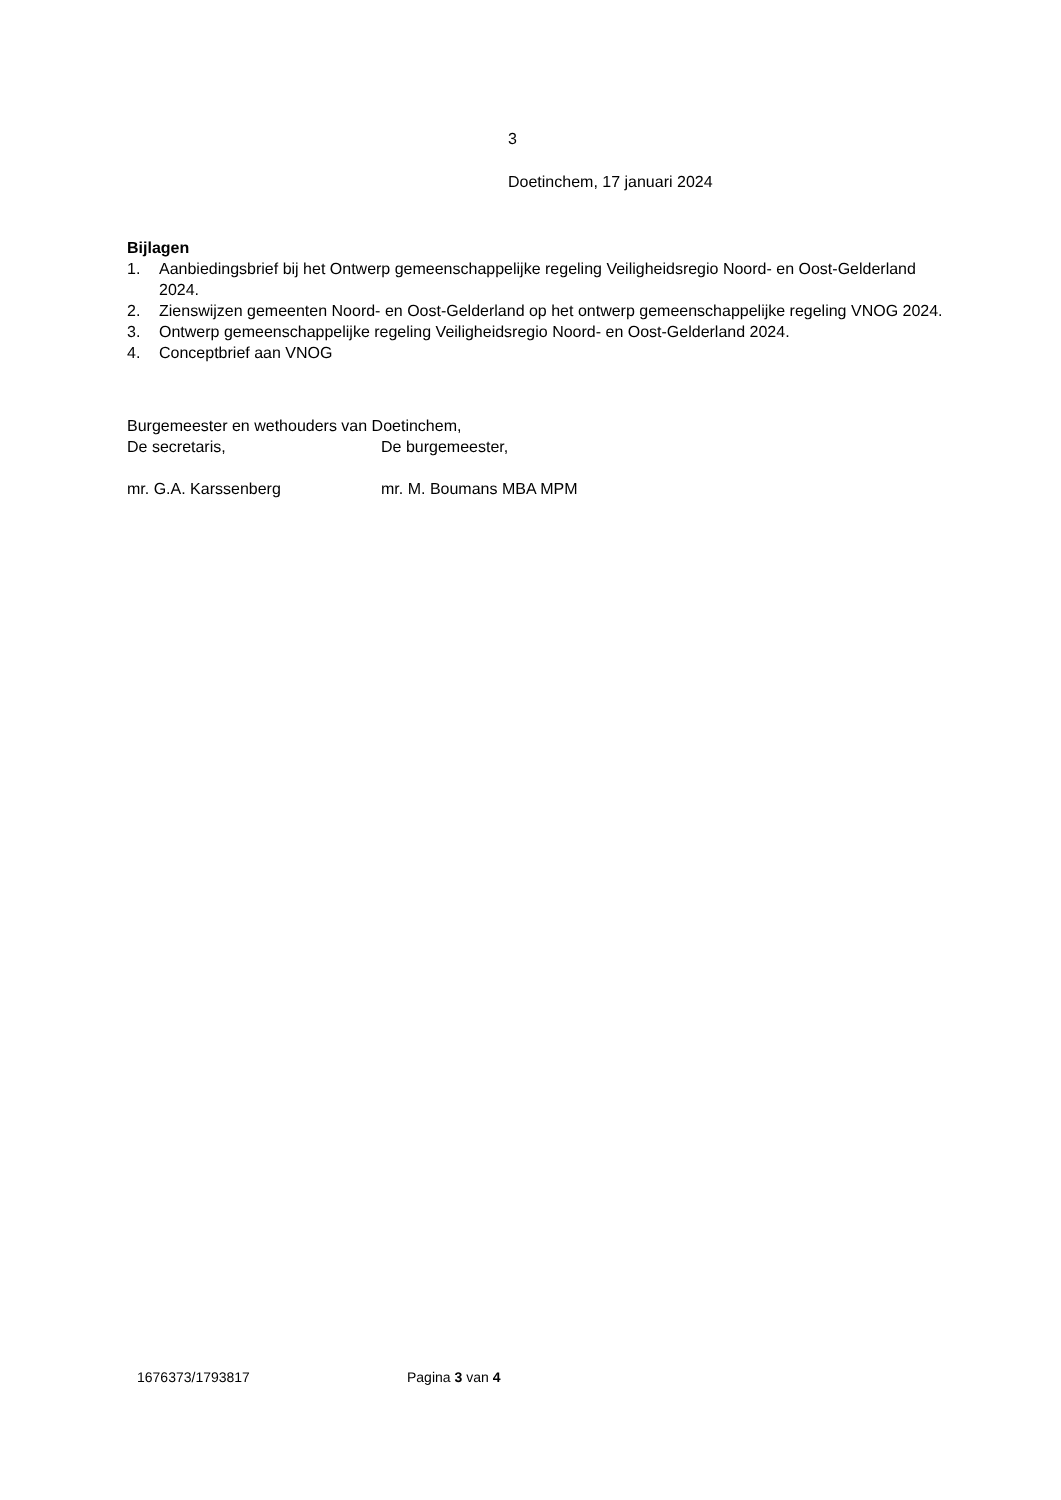3
Doetinchem, 17 januari 2024
Bijlagen
1. Aanbiedingsbrief bij het Ontwerp gemeenschappelijke regeling Veiligheidsregio Noord- en Oost-Gelderland 2024.
2. Zienswijzen gemeenten Noord- en Oost-Gelderland op het ontwerp gemeenschappelijke regeling VNOG 2024.
3. Ontwerp gemeenschappelijke regeling Veiligheidsregio Noord- en Oost-Gelderland 2024.
4. Conceptbrief aan VNOG
Burgemeester en wethouders van Doetinchem,
De secretaris, De burgemeester,
mr. G.A. Karssenberg mr. M. Boumans MBA MPM
1676373/1793817 Pagina 3 van 4